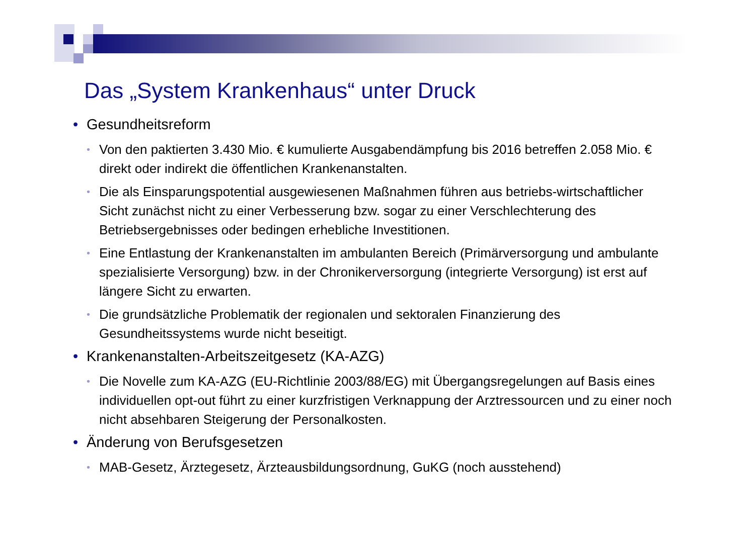Das „System Krankenhaus“ unter Druck
Gesundheitsreform
Von den paktierten 3.430 Mio. € kumulierte Ausgabendämpfung bis 2016 betreffen 2.058 Mio. € direkt oder indirekt die öffentlichen Krankenanstalten.
Die als Einsparungspotential ausgewiesenen Maßnahmen führen aus betriebs-wirtschaftlicher Sicht zunächst nicht zu einer Verbesserung bzw. sogar zu einer Verschlechterung des Betriebsergebnisses oder bedingen erhebliche Investitionen.
Eine Entlastung der Krankenanstalten im ambulanten Bereich (Primärversorgung und ambulante spezialisierte Versorgung) bzw. in der Chronikerversorgung (integrierte Versorgung) ist erst auf längere Sicht zu erwarten.
Die grundsätzliche Problematik der regionalen und sektoralen Finanzierung des Gesundheitssystems wurde nicht beseitigt.
Krankenanstalten-Arbeitszeitgesetz (KA-AZG)
Die Novelle zum KA-AZG (EU-Richtlinie 2003/88/EG) mit Übergangsregelungen auf Basis eines individuellen opt-out führt zu einer kurzfristigen Verknappung der Arztressourcen und zu einer noch nicht absehbaren Steigerung der Personalkosten.
Änderung von Berufsgesetzen
MAB-Gesetz, Ärztegesetz, Ärzteausbildungsordnung, GuKG (noch ausstehend)